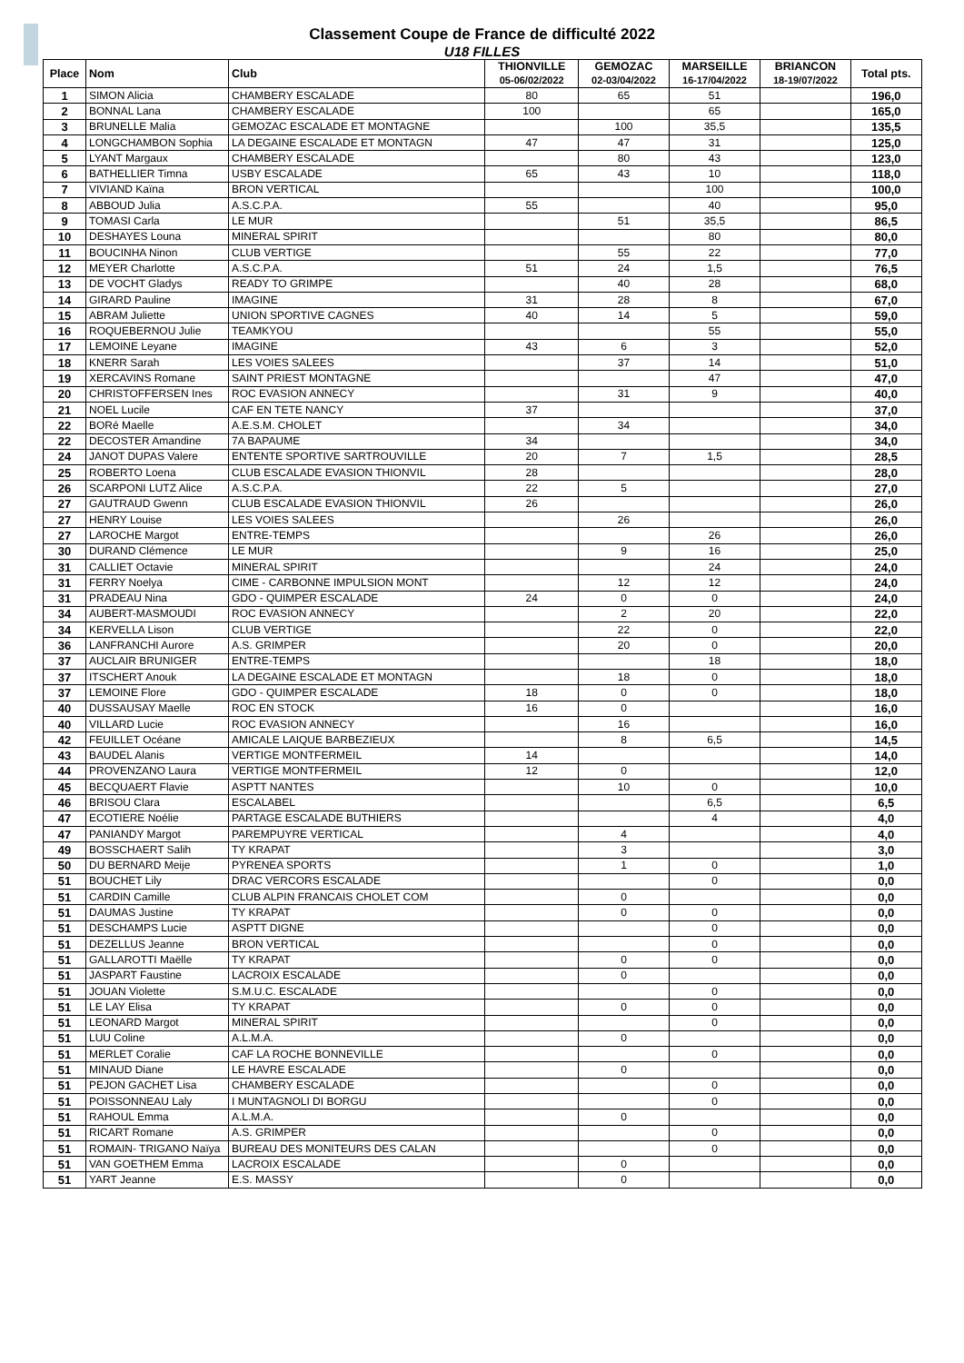Classement Coupe de France de difficulté 2022
U18 FILLES
| Place | Nom | Club | THIONVILLE 05-06/02/2022 | GEMOZAC 02-03/04/2022 | MARSEILLE 16-17/04/2022 | BRIANCON 18-19/07/2022 | Total pts. |
| --- | --- | --- | --- | --- | --- | --- | --- |
| 1 | SIMON Alicia | CHAMBERY ESCALADE | 80 | 65 | 51 | | 196,0 |
| 2 | BONNAL Lana | CHAMBERY ESCALADE | 100 | | 65 | | 165,0 |
| 3 | BRUNELLE Malia | GEMOZAC ESCALADE ET MONTAGNE | | 100 | 35,5 | | 135,5 |
| 4 | LONGCHAMBON Sophia | LA DEGAINE ESCALADE ET MONTAGN | 47 | 47 | 31 | | 125,0 |
| 5 | LYANT Margaux | CHAMBERY ESCALADE | | 80 | 43 | | 123,0 |
| 6 | BATHELLIER Timna | USBY ESCALADE | 65 | 43 | 10 | | 118,0 |
| 7 | VIVIAND Kaïna | BRON VERTICAL | | | 100 | | 100,0 |
| 8 | ABBOUD Julia | A.S.C.P.A. | 55 | | 40 | | 95,0 |
| 9 | TOMASI Carla | LE MUR | | 51 | 35,5 | | 86,5 |
| 10 | DESHAYES Louna | MINERAL SPIRIT | | | 80 | | 80,0 |
| 11 | BOUCINHA Ninon | CLUB VERTIGE | | 55 | 22 | | 77,0 |
| 12 | MEYER Charlotte | A.S.C.P.A. | 51 | 24 | 1,5 | | 76,5 |
| 13 | DE VOCHT Gladys | READY TO GRIMPE | | 40 | 28 | | 68,0 |
| 14 | GIRARD Pauline | IMAGINE | 31 | 28 | 8 | | 67,0 |
| 15 | ABRAM Juliette | UNION SPORTIVE CAGNES | 40 | 14 | 5 | | 59,0 |
| 16 | ROQUEBERNOU Julie | TEAMKYOU | | | 55 | | 55,0 |
| 17 | LEMOINE Leyane | IMAGINE | 43 | 6 | 3 | | 52,0 |
| 18 | KNERR Sarah | LES VOIES SALEES | | 37 | 14 | | 51,0 |
| 19 | XERCAVINS Romane | SAINT PRIEST MONTAGNE | | | 47 | | 47,0 |
| 20 | CHRISTOFFERSEN Ines | ROC EVASION ANNECY | | 31 | 9 | | 40,0 |
| 21 | NOEL Lucile | CAF EN TETE NANCY | 37 | | | | 37,0 |
| 22 | BORé Maelle | A.E.S.M. CHOLET | | 34 | | | 34,0 |
| 22 | DECOSTER Amandine | 7A BAPAUME | 34 | | | | 34,0 |
| 24 | JANOT DUPAS Valere | ENTENTE SPORTIVE SARTROUVILLE | 20 | 7 | 1,5 | | 28,5 |
| 25 | ROBERTO Loena | CLUB ESCALADE EVASION THIONVIL | 28 | | | | 28,0 |
| 26 | SCARPONI LUTZ Alice | A.S.C.P.A. | 22 | 5 | | | 27,0 |
| 27 | GAUTRAUD Gwenn | CLUB ESCALADE EVASION THIONVIL | 26 | | | | 26,0 |
| 27 | HENRY Louise | LES VOIES SALEES | | 26 | | | 26,0 |
| 27 | LAROCHE Margot | ENTRE-TEMPS | | | 26 | | 26,0 |
| 30 | DURAND Clémence | LE MUR | | 9 | 16 | | 25,0 |
| 31 | CALLIET Octavie | MINERAL SPIRIT | | | 24 | | 24,0 |
| 31 | FERRY Noelya | CIME - CARBONNE IMPULSION MONT | | 12 | 12 | | 24,0 |
| 31 | PRADEAU Nina | GDO - QUIMPER ESCALADE | 24 | 0 | 0 | | 24,0 |
| 34 | AUBERT-MASMOUDI | ROC EVASION ANNECY | | 2 | 20 | | 22,0 |
| 34 | KERVELLA Lison | CLUB VERTIGE | | 22 | 0 | | 22,0 |
| 36 | LANFRANCHI Aurore | A.S. GRIMPER | | 20 | 0 | | 20,0 |
| 37 | AUCLAIR BRUNIGER | ENTRE-TEMPS | | | 18 | | 18,0 |
| 37 | ITSCHERT Anouk | LA DEGAINE ESCALADE ET MONTAGN | | 18 | 0 | | 18,0 |
| 37 | LEMOINE Flore | GDO - QUIMPER ESCALADE | 18 | 0 | 0 | | 18,0 |
| 40 | DUSSAUSAY Maelle | ROC EN STOCK | 16 | 0 | | | 16,0 |
| 40 | VILLARD Lucie | ROC EVASION ANNECY | | 16 | | | 16,0 |
| 42 | FEUILLET Océane | AMICALE LAIQUE BARBEZIEUX | | 8 | 6,5 | | 14,5 |
| 43 | BAUDEL Alanis | VERTIGE MONTFERMEIL | 14 | | | | 14,0 |
| 44 | PROVENZANO Laura | VERTIGE MONTFERMEIL | 12 | 0 | | | 12,0 |
| 45 | BECQUAERT Flavie | ASPTT NANTES | | 10 | 0 | | 10,0 |
| 46 | BRISOU Clara | ESCALABEL | | | 6,5 | | 6,5 |
| 47 | ECOTIERE Noélie | PARTAGE ESCALADE BUTHIERS | | | 4 | | 4,0 |
| 47 | PANIANDY Margot | PAREMPUYRE VERTICAL | | 4 | | | 4,0 |
| 49 | BOSSCHAERT Salih | TY KRAPAT | | 3 | | | 3,0 |
| 50 | DU BERNARD Meije | PYRENEA SPORTS | | 1 | 0 | | 1,0 |
| 51 | BOUCHET Lily | DRAC VERCORS ESCALADE | | | 0 | | 0,0 |
| 51 | CARDIN Camille | CLUB ALPIN FRANCAIS CHOLET COM | | 0 | | | 0,0 |
| 51 | DAUMAS Justine | TY KRAPAT | | 0 | 0 | | 0,0 |
| 51 | DESCHAMPS Lucie | ASPTT DIGNE | | | 0 | | 0,0 |
| 51 | DEZELLUS Jeanne | BRON VERTICAL | | | 0 | | 0,0 |
| 51 | GALLAROTTI Maëlle | TY KRAPAT | | 0 | 0 | | 0,0 |
| 51 | JASPART Faustine | LACROIX ESCALADE | | 0 | | | 0,0 |
| 51 | JOUAN Violette | S.M.U.C. ESCALADE | | | 0 | | 0,0 |
| 51 | LE LAY Elisa | TY KRAPAT | | 0 | 0 | | 0,0 |
| 51 | LEONARD Margot | MINERAL SPIRIT | | | 0 | | 0,0 |
| 51 | LUU Coline | A.L.M.A. | | 0 | | | 0,0 |
| 51 | MERLET Coralie | CAF LA ROCHE BONNEVILLE | | | 0 | | 0,0 |
| 51 | MINAUD Diane | LE HAVRE ESCALADE | | 0 | | | 0,0 |
| 51 | PEJON GACHET Lisa | CHAMBERY ESCALADE | | | 0 | | 0,0 |
| 51 | POISSONNEAU Laly | I MUNTAGNOLI DI BORGU | | | 0 | | 0,0 |
| 51 | RAHOUL Emma | A.L.M.A. | | 0 | | | 0,0 |
| 51 | RICART Romane | A.S. GRIMPER | | | 0 | | 0,0 |
| 51 | ROMAIN- TRIGANO Naïya | BUREAU DES MONITEURS DES CALAN | | | 0 | | 0,0 |
| 51 | VAN GOETHEM Emma | LACROIX ESCALADE | | 0 | | | 0,0 |
| 51 | YART Jeanne | E.S. MASSY | | 0 | | | 0,0 |